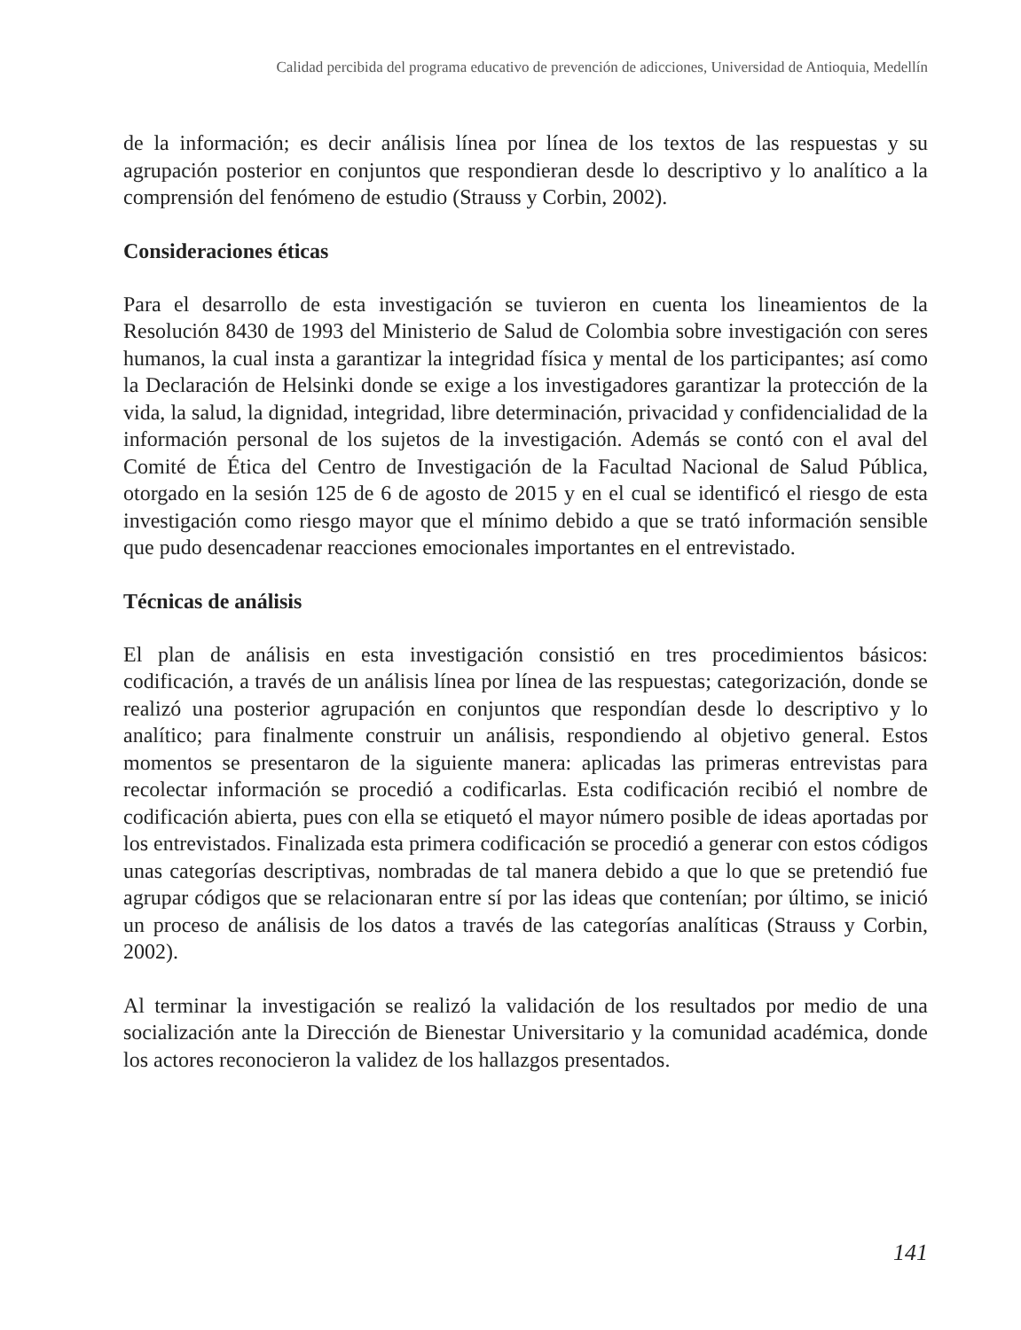Calidad percibida del programa educativo de prevención de adicciones, Universidad de Antioquia, Medellín
de la información; es decir análisis línea por línea de los textos de las respuestas y su agrupación posterior en conjuntos que respondieran desde lo descriptivo y lo analítico a la comprensión del fenómeno de estudio (Strauss y Corbin, 2002).
Consideraciones éticas
Para el desarrollo de esta investigación se tuvieron en cuenta los lineamientos de la Resolución 8430 de 1993 del Ministerio de Salud de Colombia sobre investigación con seres humanos, la cual insta a garantizar la integridad física y mental de los participantes; así como la Declaración de Helsinki donde se exige a los investigadores garantizar la protección de la vida, la salud, la dignidad, integridad, libre determinación, privacidad y confidencialidad de la información personal de los sujetos de la investigación. Además se contó con el aval del Comité de Ética del Centro de Investigación de la Facultad Nacional de Salud Pública, otorgado en la sesión 125 de 6 de agosto de 2015 y en el cual se identificó el riesgo de esta investigación como riesgo mayor que el mínimo debido a que se trató información sensible que pudo desencadenar reacciones emocionales importantes en el entrevistado.
Técnicas de análisis
El plan de análisis en esta investigación consistió en tres procedimientos básicos: codificación, a través de un análisis línea por línea de las respuestas; categorización, donde se realizó una posterior agrupación en conjuntos que respondían desde lo descriptivo y lo analítico; para finalmente construir un análisis, respondiendo al objetivo general. Estos momentos se presentaron de la siguiente manera: aplicadas las primeras entrevistas para recolectar información se procedió a codificarlas. Esta codificación recibió el nombre de codificación abierta, pues con ella se etiquetó el mayor número posible de ideas aportadas por los entrevistados. Finalizada esta primera codificación se procedió a generar con estos códigos unas categorías descriptivas, nombradas de tal manera debido a que lo que se pretendió fue agrupar códigos que se relacionaran entre sí por las ideas que contenían; por último, se inició un proceso de análisis de los datos a través de las categorías analíticas (Strauss y Corbin, 2002).
Al terminar la investigación se realizó la validación de los resultados por medio de una socialización ante la Dirección de Bienestar Universitario y la comunidad académica, donde los actores reconocieron la validez de los hallazgos presentados.
141